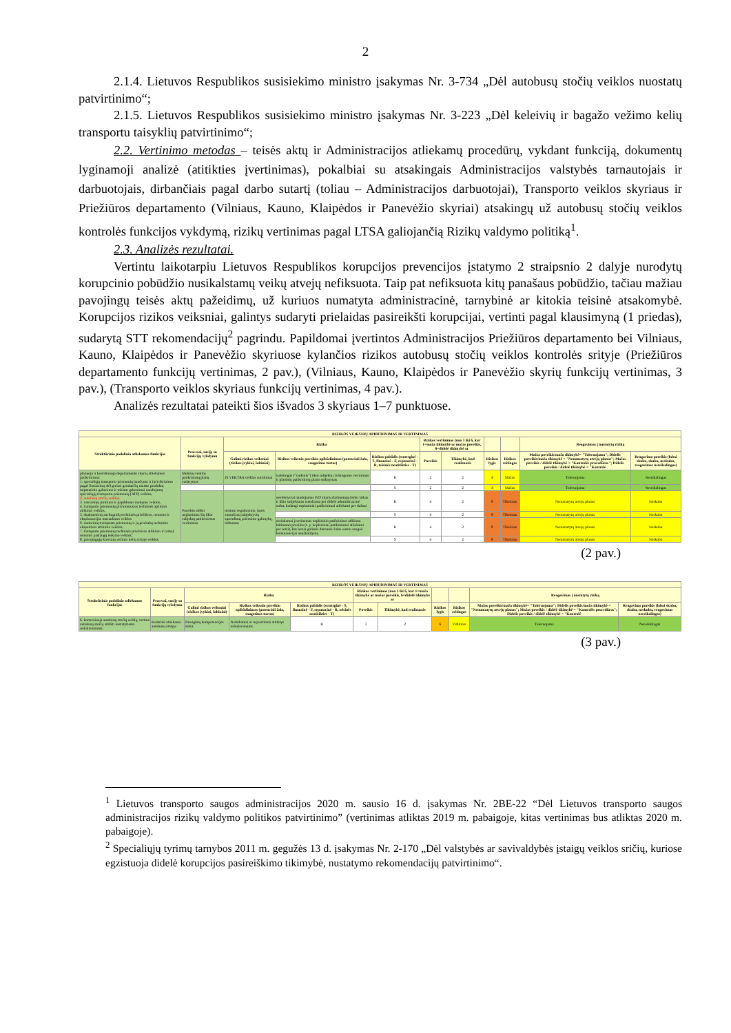2
2.1.4. Lietuvos Respublikos susisiekimo ministro įsakymas Nr. 3-734 „Dėl autobusų stočių veiklos nuostatų patvirtinimo“;
2.1.5. Lietuvos Respublikos susisiekimo ministro įsakymas Nr. 3-223 „Dėl keleivių ir bagažo vežimo kelių transportu taisyklių patvirtinimo“;
2.2. Vertinimo metodas – teisės aktų ir Administracijos atliekamų procedūrų, vykdant funkciją, dokumentų lyginamoji analizė (atitikties įvertinimas), pokalbiai su atsakingais Administracijos valstybės tarnautojais ir darbuotojais, dirbančiais pagal darbo sutartį (toliau – Administracijos darbuotojai), Transporto veiklos skyriaus ir Priežiūros departamento (Vilniaus, Kauno, Klaipėdos ir Panevėžio skyriai) atsakingų už autobusų stočių veiklos kontrolės funkcijos vykdymą, rizikų vertinimas pagal LTSA galiojančią Rizikų valdymo politiką<sup>1</sup>.
2.3. Analizės rezultatai.
Vertintu laikotarpiu Lietuvos Respublikos korupcijos prevencijos įstatymo 2 straipsnio 2 dalyje nurodytų korupcinio pobūdžio nusikalstamų veikų atvejų nefiksuota. Taip pat nefiksuota kitų panašaus pobūdžio, tačiau mažiau pavojingų teisės aktų pažeidimų, už kuriuos numatyta administracinė, tarnybinė ar kitokia teisinė atsakomybė. Korupcijos rizikos veiksniai, galintys sudaryti prielaidas pasireikšti korupcijai, vertinti pagal klausimyną (1 priedas), sudarytą STT rekomendacijų<sup>2</sup> pagrindu. Papildomai įvertintos Administracijos Priežiūros departamento bei Vilniaus, Kauno, Klaipėdos ir Panevėžio skyriuose kylančios rizikos autobusų stočių veiklos kontrolės srityje (Priežiūros departamento funkcijų vertinimas, 2 pav.), (Vilniaus, Kauno, Klaipėdos ir Panevėžio skyrių funkcijų vertinimas, 3 pav.), (Transporto veiklos skyriaus funkcijų vertinimas, 4 pav.).
Analizės rezultatai pateikti šios išvados 3 skyriaus 1–7 punktuose.
| RIZIKOS VEIKSNIŲ APIBŪDINIMAS IR VERTINIMAS | | | | | | | | | | |
| --- | --- | --- | --- | --- | --- | --- | --- | --- | --- | --- |
| Struktūrinio padalinio atliekamos funkcijas | Procesai, susiję su funkcijų vykdymu | Rizika | | | Rizikos vertinimas (nuo 1 iki 6, kur 1=maža tikimybė ar mažas poveikis, 6=didelė tikimybė ar | | | | Reagavimas į nustatytą riziką | |
| | | Galimi rizikos veiksniai (rizikos įvykiai, šaltiniai) | Rizikos veiksnio poveikio apibūdinimas (potenciali žala, saugotinas turtas) | Rizikos pobūdis (strateginė - S, finansinė - F, reputacinė - R, teisinės neatitikties - T) | Poveikis | Tikimybė, kad realizuosis | Rizikos lygis | Rizikos reitingas | Mažas poveikis/maža tikimybė= "Toleruojama"; Didelis poveikis/maža tikimybė = "Nenumatytų atvejų planas"; Mažas poveikis / didelė tikimybė = "Kontrolės procedūros"; Didelis poveikis / didelė tikimybė = "Kontrolė | Reagavimo poreikis (labai skubu, skubu, neskubu, reagavimas nereikalingas) |
| planuoja ir koordinuoja departamento skyrių atliekamus patikrinimus: 1. specialiųjų transporto priemonių bandymo ir (ar) tikrinimo pagal Susitarimą dėl greitai gendančių maisto produktų tarptautinio gabenimo ir tokiam gabenimui naudojamų specialiųjų transporto priemonių (ATP) veiklos, 2. autobusų stočių veiklos, 3. vairuotojų pirminio ir papildomo mokymo veiklos, 4. transporto priemonių privalomosios techninės apžiūros atlikimo veiklos, 5. skaitmeninių tachografų techninės priežiūros, remonto ir eksploatacijos nutraukimo veiklos 6. motorinių transporto priemonių ir jų priekabų techninės ekspertizės atlikimo veiklos; 7. transporto priemonių techninės priežiūros atlikimo ir (arba) remonto paslaugų teikimo veiklos; 8. pavojingųjų krovinių vežimo kelių srityje veiklos. | Metinių veiklos patikrinimų planų sudarymas | IS VEKTRA veiklos sutrikimai | sudėtingas ("rankinis") ūkio subjektų rizikingumo vertinimas ir planinių patikrinimų plano sudarymas | R | 2 | 2 | 4 | Mažas | Toleruojama | Nereikalingas |
| | | | | S | 2 | 2 | 4 | Mažas | Toleruojama | Nereikalingas |
| | Poreikio atlikti neplaninius šių ūkio subjektų patikrinimus vertinimas | teisinio reguliavimo, kuris sumažintų subjektyvių sprendimų priėmimo galimybę, trūkumas | neefektyviai naudojamas PrD skyrių darbuotojų darbo laikas ir ūkio subjektams sukeliama per didelė administracinė našta, kadangi neplaniniai patikrinimai atliekami per dažnai | R | 4 | 2 | 8 | Tikėtinas | Nenumatytų atvejų planas | Neskubu |
| | | | | S | 4 | 2 | 8 | Tikėtinas | Nenumatytų atvejų planas | Neskubu |
| | | | netinkamai įvertinamas neplaninio patikrinimo atlikimo būtinumo poreikis (t. y. neplaniniai patikrinimai atliekami per retai), kas lemia galimai daromos žalos eismo saugai/ konkurencijai neužkardymą | R | 4 | 2 | 8 | Tikėtinas | Nenumatytų atvejų planas | Neskubu |
| | | | | S | 4 | 2 | 8 | Tikėtinas | Nenumatytų atvejų planas | Neskubu |
(2 pav.)
| RIZIKOS VEIKSNIŲ APIBŪDINIMAS IR VERTINIMAS | | | | | | | | | | |
| --- | --- | --- | --- | --- | --- | --- | --- | --- | --- | --- |
| Struktūrinio padalinio atliekamos funkcijas | Procesai, susiję su funkcijų vykdymu | Rizika | | | Rizikos vertinimas (nuo 1 iki 6, kur 1=maža tikimybė ar mažas poveikis, 6=didelė tikimybė ar | | | | Reagavimas į nustatytą riziką | |
| | | Galimi rizikos veiksniai (rizikos įvykiai, šaltiniai) | Rizikos veiksnio poveikio apibūdinimas (potenciali žala, saugotinas turtas) | Rizikos pobūdis (strateginė - S, finansinė - F, reputacinė - R, teisinės neatitikties - T) | Poveikis | Tikimybė, kad realizuosis | Rizikos lygis | Rizikos reitingas | Mažas poveikis/maža tikimybė= "Toleruojama"; Didelis poveikis/maža tikimybė = "Nenumatytų atvejų planas"; Mažas poveikis / didelė tikimybė = "Kontrolės procedūros"; Didelis poveikis / didelė tikimybė = "Kontrolė | Reagavimo poreikis (labai skubu, skubu, neskubu, reagavimas nereikalingas) |
| 6. kontroliuoja autobusų stočių veiklą, vertina autobusų stočių atitikti nustatytiems reikalavimams; | Kontrolė atliekama autobusų stotyje | Pareigūnų kompetencijos stoka. | Netinkamai ar neįvertintos atitiktys reikalavimams. | R | 3 | 2 | 6 | Vidutinis | Toleruojama | Nereikalingas |
(3 pav.)
<sup>1</sup> Lietuvos transporto saugos administracijos 2020 m. sausio 16 d. įsakymas Nr. 2BE-22 “Dėl Lietuvos transporto saugos administracijos rizikų valdymo politikos patvirtinimo” (vertinimas atliktas 2019 m. pabaigoje, kitas vertinimas bus atliktas 2020 m. pabaigoje).
<sup>2</sup> Specialiųjų tyrimų tarnybos 2011 m. gegužės 13 d. įsakymas Nr. 2-170 „Dėl valstybės ar savivaldybės įstaigų veiklos sričių, kuriose egzistuoja didelė korupcijos pasireiškimo tikimybė, nustatymo rekomendacijų patvirtinimo“.